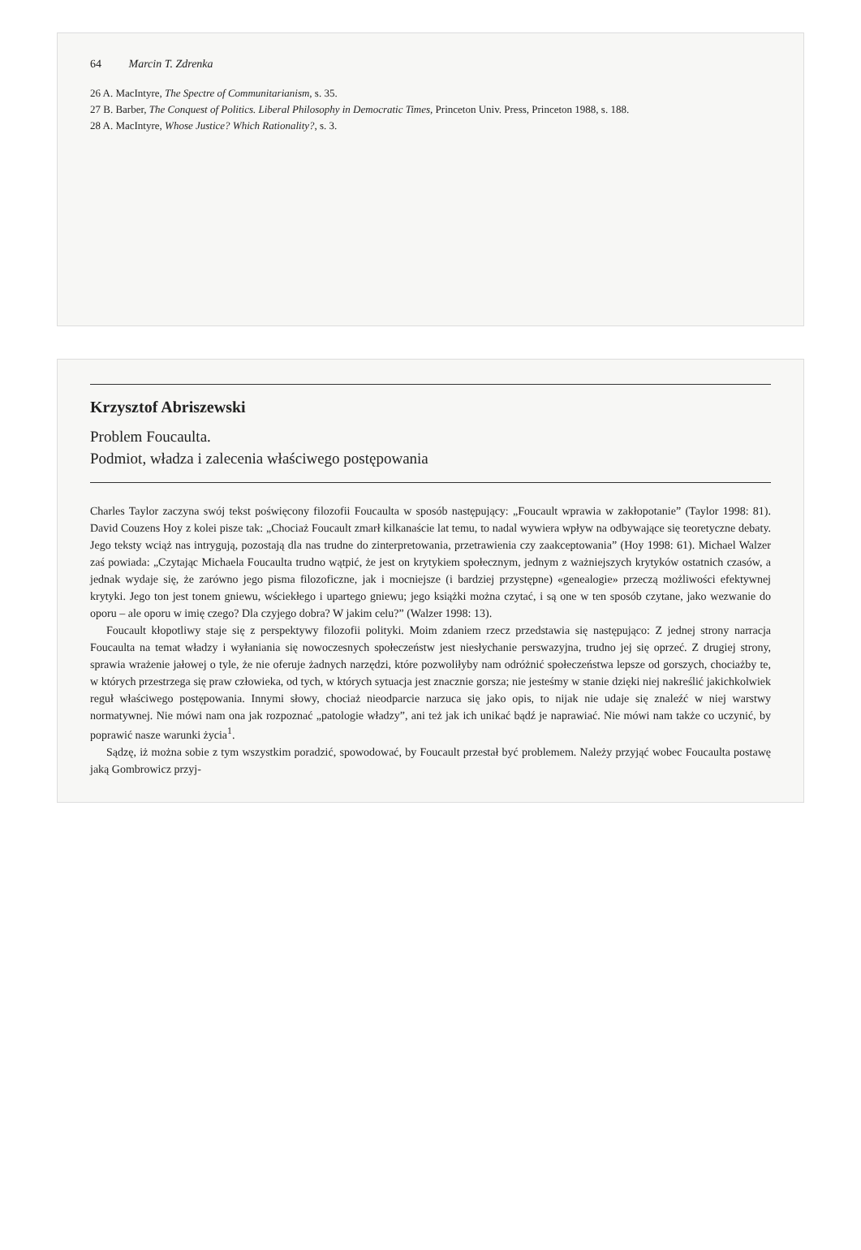64 Marcin T. Zdrenka
26 A. MacIntyre, The Spectre of Communitarianism, s. 35.
27 B. Barber, The Conquest of Politics. Liberal Philosophy in Democratic Times, Princeton Univ. Press, Princeton 1988, s. 188.
28 A. MacIntyre, Whose Justice? Which Rationality?, s. 3.
Krzysztof Abriszewski
Problem Foucaulta.
Podmiot, władza i zalecenia właściwego postępowania
Charles Taylor zaczyna swój tekst poświęcony filozofii Foucaulta w sposób następujący: „Foucault wprawia w zakłopotanie” (Taylor 1998: 81). David Couzens Hoy z kolei pisze tak: „Chociaż Foucault zmarł kilkanaście lat temu, to nadal wywiera wpływ na odbywające się teoretyczne debaty. Jego teksty wciąż nas intrygują, pozostają dla nas trudne do zinterpretowania, przetrawienia czy zaakceptowania” (Hoy 1998: 61). Michael Walzer zaś powiada: „Czytając Michaela Foucaulta trudno wątpić, że jest on krytykiem społecznym, jednym z ważniejszych krytyków ostatnich czasów, a jednak wydaje się, że zarówno jego pisma filozoficzne, jak i mocniejsze (i bardziej przystępne) «genealogie» przeczą możliwości efektywnej krytyki. Jego ton jest tonem gniewu, wściekłego i upartego gniewu; jego książki można czytać, i są one w ten sposób czytane, jako wezwanie do oporu – ale oporu w imię czego? Dla czyjego dobra? W jakim celu?” (Walzer 1998: 13).
Foucault kłopotliwy staje się z perspektywy filozofii polityki. Moim zdaniem rzecz przedstawia się następująco: Z jednej strony narracja Foucaulta na temat władzy i wyłaniania się nowoczesnych społeczeństw jest niesłychanie perswazyjna, trudno jej się oprzeć. Z drugiej strony, sprawia wrażenie jałowej o tyle, że nie oferuje żadnych narzędzi, które pozwoliłyby nam odróżnić społeczeństwa lepsze od gorszych, chociażby te, w których przestrzega się praw człowieka, od tych, w których sytuacja jest znacznie gorsza; nie jesteśmy w stanie dzięki niej nakreślić jakichkolwiek reguł właściwego postępowania. Innymi słowy, chociaż nieodparcie narzuca się jako opis, to nijak nie udaje się znaleźć w niej warstwy normatywnej. Nie mówi nam ona jak rozpoznać „patologie władzy”, ani też jak ich unikać bądź je naprawiać. Nie mówi nam także co uczynić, by poprawić nasze warunki życia<sup>1</sup>.
Sądzę, iż można sobie z tym wszystkim poradzić, spowodować, by Foucault przestał być problemem. Należy przyjąć wobec Foucaulta postawę jaką Gombrowicz przyj-